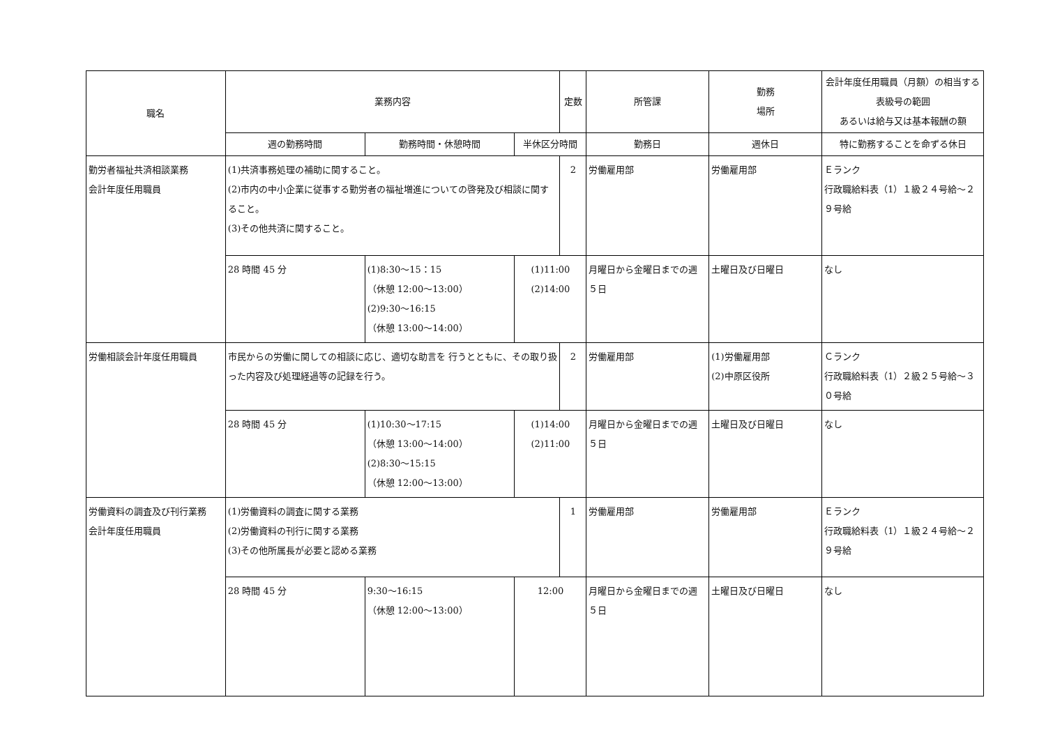| 職名 | 業務内容 | | | 定数 | 所管課 | 勤務 場所 | 会計年度任用職員（月額）の相当する表級号の範囲 あるいは給与又は基本報酬の額 |
| --- | --- | --- | --- | --- | --- | --- | --- |
| | 週の勤務時間 | 勤務時間・休憩時間 | 半休区分時間 | | 勤務日 | 週休日 | 特に勤務することを命ずる休日 |
| 勤労者福祉共済相談業務 会計年度任用職員 | (1)共済事務処理の補助に関すること。 (2)市内の中小企業に従事する勤労者の福祉増進についての啓発及び相談に関すること。 (3)その他共済に関すること。 | | | 2 | 労働雇用部 | 労働雇用部 | Ｅランク 行政職給料表（1）１級２４号給～２９号給 |
| | 28 時間 45 分 | (1)8:30～15：15 （休憩 12:00～13:00） (2)9:30～16:15 （休憩 13:00～14:00） | (1)11:00 (2)14:00 | | 月曜日から金曜日までの週５日 | 土曜日及び日曜日 | なし |
| 労働相談会計年度任用職員 | 市民からの労働に関しての相談に応じ、適切な助言を 行うとともに、その取り扱った内容及び処理経過等の記録を行う。 | | | 2 | 労働雇用部 | (1)労働雇用部 (2)中原区役所 | Ｃランク 行政職給料表（1）２級２５号給～３０号給 |
| | 28 時間 45 分 | (1)10:30～17:15 （休憩 13:00～14:00） (2)8:30～15:15 （休憩 12:00～13:00） | (1)14:00 (2)11:00 | | 月曜日から金曜日までの週５日 | 土曜日及び日曜日 | なし |
| 労働資料の調査及び刊行業務 会計年度任用職員 | (1)労働資料の調査に関する業務 (2)労働資料の刊行に関する業務 (3)その他所属長が必要と認める業務 | | | 1 | 労働雇用部 | 労働雇用部 | Ｅランク 行政職給料表（1）１級２４号給～２９号給 |
| | 28 時間 45 分 | 9:30～16:15 （休憩 12:00～13:00） | 12:00 | | 月曜日から金曜日までの週５日 | 土曜日及び日曜日 | なし |